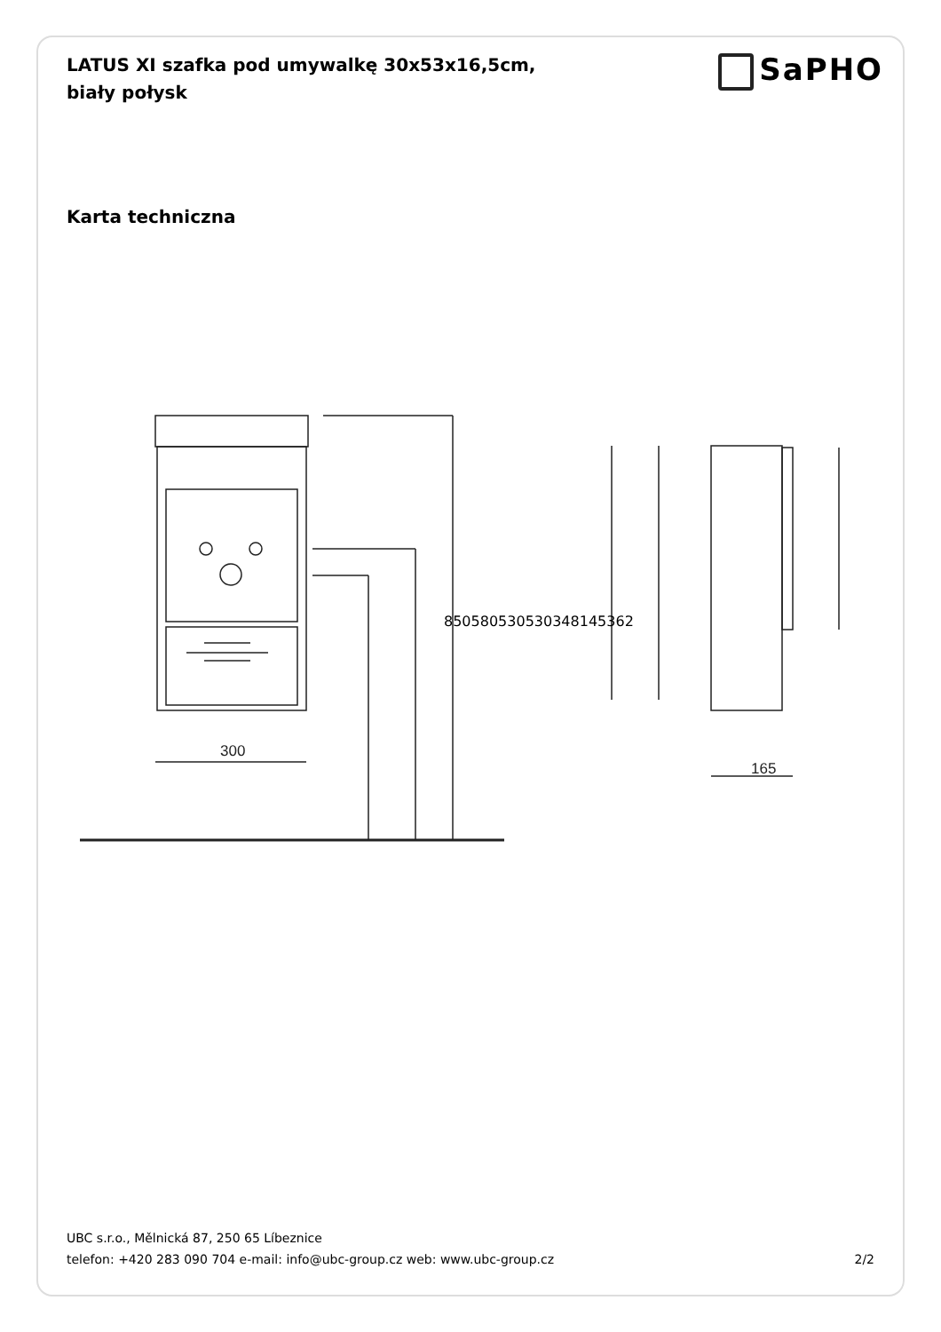LATUS XI szafka pod umywalkę 30x53x16,5cm, biały połysk
SaPHO
Karta techniczna
300
165
850 580 530 530 348 145 362
UBC s.r.o., Mělnická 87, 250 65 Líbeznice
telefon: +420 283 090 704 e-mail: info@ubc-group.cz web: www.ubc-group.cz
2/2